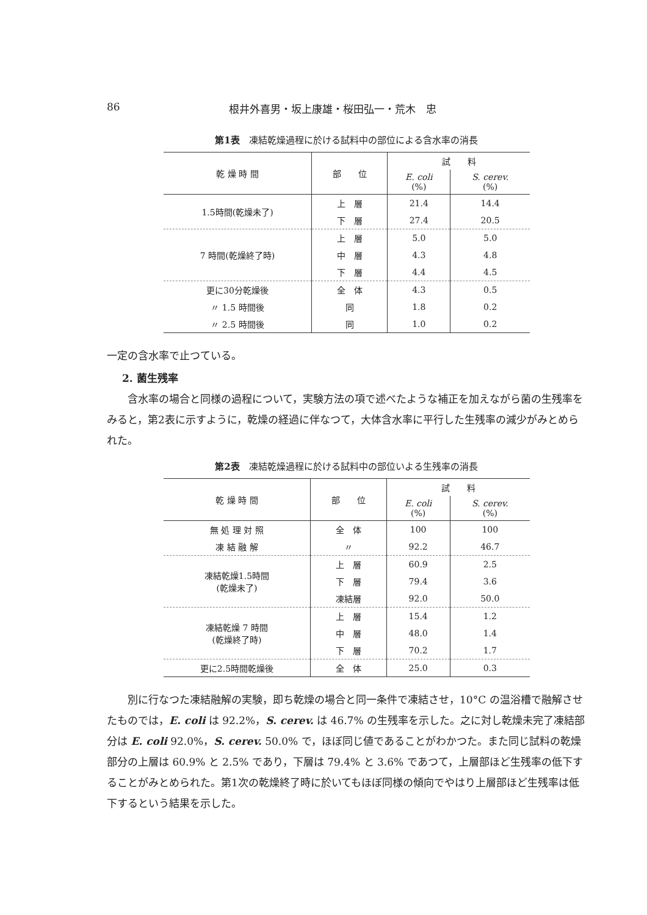86 根井外喜男・坂上康雄・桜田弘一・荒木　忠
第1表　凍結乾燥過程に於ける試料中の部位による含水率の消長
| 乾 燥 時 間 | 部 位 | 試 料 | |
| --- | --- | --- | --- |
| | | E. coli (%) | S. cerev. (%) |
| 1.5時間(乾燥未了) | 上 層 | 21.4 | 14.4 |
| | 下 層 | 27.4 | 20.5 |
| 7 時間(乾燥終了時) | 上 層 | 5.0 | 5.0 |
| | 中 層 | 4.3 | 4.8 |
| | 下 層 | 4.4 | 4.5 |
| 更に30分乾燥後 | 全 体 | 4.3 | 0.5 |
| 〃 1.5 時間後 | 同 | 1.8 | 0.2 |
| 〃 2.5 時間後 | 同 | 1.0 | 0.2 |
一定の含水率で止つている。
2. 菌生残率
含水率の場合と同様の過程について，実験方法の項で述べたような補正を加えながら菌の生残率をみると，第2表に示すように，乾燥の経過に伴なつて，大体含水率に平行した生残率の減少がみとめられた。
第2表　凍結乾燥過程に於ける試料中の部位いよる生残率の消長
| 乾 燥 時 間 | 部 位 | 試 料 | |
| --- | --- | --- | --- |
| | | E. coli (%) | S. cerev. (%) |
| 無 処 理 対 照 | 全 体 | 100 | 100 |
| 凍 結 融 解 | 〃 | 92.2 | 46.7 |
| 凍結乾燥1.5時間 (乾燥未了) | 上 層 | 60.9 | 2.5 |
| | 下 層 | 79.4 | 3.6 |
| | 凍結層 | 92.0 | 50.0 |
| 凍結乾燥 7 時間 (乾燥終了時) | 上 層 | 15.4 | 1.2 |
| | 中 層 | 48.0 | 1.4 |
| | 下 層 | 70.2 | 1.7 |
| 更に2.5時間乾燥後 | 全 体 | 25.0 | 0.3 |
別に行なつた凍結融解の実験，即ち乾燥の場合と同一条件で凍結させ，10°C の温浴槽で融解させたものでは，E. coli は 92.2%，S. cerev. は 46.7% の生残率を示した。之に対し乾燥未完了凍結部分は E. coli 92.0%，S. cerev. 50.0% で，ほぼ同じ値であることがわかつた。また同じ試料の乾燥部分の上層は 60.9% と 2.5% であり，下層は 79.4% と 3.6% であつて，上層部ほど生残率の低下することがみとめられた。第1次の乾燥終了時に於いてもほぼ同様の傾向でやはり上層部ほど生残率は低下するという結果を示した。